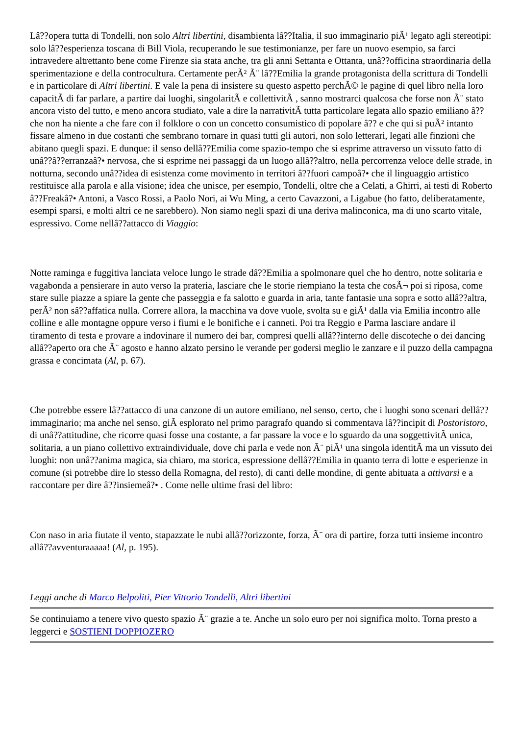Lâ??opera tutta di Tondelli, non solo Altri libertini, disambienta lâ??Italia, il suo immaginario piÃ¹ legato agli stereotipi: solo lâ??esperienza toscana di Bill Viola, recuperando le sue testimonianze, per fare un nuovo esempio, sa farci intravedere altrettanto bene come Firenze sia stata anche, tra gli anni Settanta e Ottanta, unâ??officina straordinaria della sperimentazione e della controcultura. Certamente perÃ² Ã¨ lâ??Emilia la grande protagonista della scrittura di Tondelli e in particolare di Altri libertini. E vale la pena di insistere su questo aspetto perchÃ© le pagine di quel libro nella loro capacitÃ di far parlare, a partire dai luoghi, singolaritÃ e collettivitÃ , sanno mostrarci qualcosa che forse non Ã¨ stato ancora visto del tutto, e meno ancora studiato, vale a dire la narrativitÃ tutta particolare legata allo spazio emiliano â?? che non ha niente a che fare con il folklore o con un concetto consumistico di popolare â?? e che qui si puÃ² intanto fissare almeno in due costanti che sembrano tornare in quasi tutti gli autori, non solo letterari, legati alle finzioni che abitano quegli spazi. E dunque: il senso dellâ??Emilia come spazio-tempo che si esprime attraverso un vissuto fatto di unâ??â??erranzaâ?• nervosa, che si esprime nei passaggi da un luogo allâ??altro, nella percorrenza veloce delle strade, in notturna, secondo unâ??idea di esistenza come movimento in territori â??fuori campoâ?• che il linguaggio artistico restituisce alla parola e alla visione; idea che unisce, per esempio, Tondelli, oltre che a Celati, a Ghirri, ai testi di Roberto â??Freakâ?• Antoni, a Vasco Rossi, a Paolo Nori, ai Wu Ming, a certo Cavazzoni, a Ligabue (ho fatto, deliberatamente, esempi sparsi, e molti altri ce ne sarebbero). Non siamo negli spazi di una deriva malinconica, ma di uno scarto vitale, espressivo. Come nellâ??attacco di Viaggio:
Notte raminga e fuggitiva lanciata veloce lungo le strade dâ??Emilia a spolmonare quel che ho dentro, notte solitaria e vagabonda a pensierare in auto verso la prateria, lasciare che le storie riempiano la testa che cosÃ¬ poi si riposa, come stare sulle piazze a spiare la gente che passeggia e fa salotto e guarda in aria, tante fantasie una sopra e sotto allâ??altra, perÃ² non sâ??affatica nulla. Correre allora, la macchina va dove vuole, svolta su e giÃ¹ dalla via Emilia incontro alle colline e alle montagne oppure verso i fiumi e le bonifiche e i canneti. Poi tra Reggio e Parma lasciare andare il tiramento di testa e provare a indovinare il numero dei bar, compresi quelli allâ??interno delle discoteche o dei dancing allâ??aperto ora che Ã¨ agosto e hanno alzato persino le verande per godersi meglio le zanzare e il puzzo della campagna grassa e concimata (Al, p. 67).
Che potrebbe essere lâ??attacco di una canzone di un autore emiliano, nel senso, certo, che i luoghi sono scenari dellâ??immaginario; ma anche nel senso, giÃ esplorato nel primo paragrafo quando si commentava lâ??incipit di Postoristoro, di unâ??attitudine, che ricorre quasi fosse una costante, a far passare la voce e lo sguardo da una soggettivitÃ unica, solitaria, a un piano collettivo extraindividuale, dove chi parla e vede non Ã¨ piÃ¹ una singola identitÃ ma un vissuto dei luoghi: non unâ??anima magica, sia chiaro, ma storica, espressione dellâ??Emilia in quanto terra di lotte e esperienze in comune (si potrebbe dire lo stesso della Romagna, del resto), di canti delle mondine, di gente abituata a attivarsi e a raccontare per dire â??insiemeâ?• . Come nelle ultime frasi del libro:
Con naso in aria fiutate il vento, stapazzate le nubi allâ??orizzonte, forza, Ã¨ ora di partire, forza tutti insieme incontro allâ??avventuraaaaa! (Al, p. 195).
Leggi anche di Marco Belpoliti, Pier Vittorio Tondelli, Altri libertini
Se continuiamo a tenere vivo questo spazio Ã¨ grazie a te. Anche un solo euro per noi significa molto. Torna presto a leggerci e SOSTIENI DOPPIOZERO